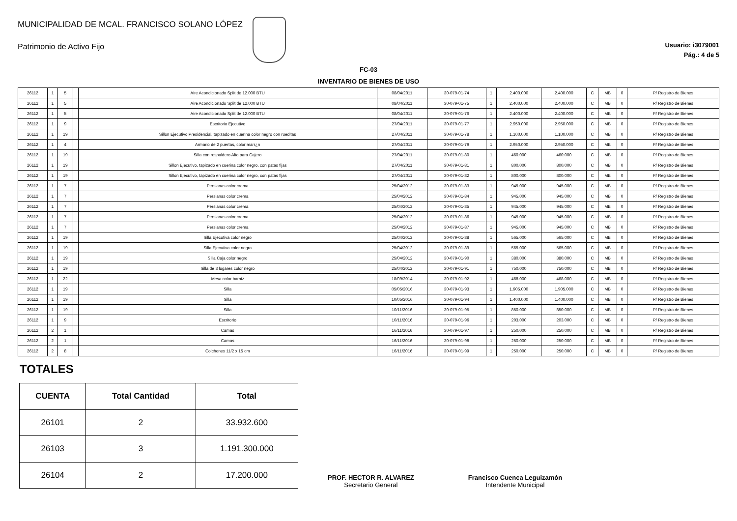MUNICIPALIDAD DE MCAL. FRANCISCO SOLANO LÓPEZ
Patrimonio de Activo Fijo
Usuario: i3079001
Pág.: 4 de 5
FC-03
INVENTARIO DE BIENES DE USO
| 26112 | 1 | 5 | | Aire Acondicionado Split de 12.000 BTU | 08/04/2011 | 30-079-01-74 | 1 | 2.400.000 | 2.400.000 | C | MB | 0 | P/ Registro de Bienes |
| 26112 | 1 | 5 | | Aire Acondicionado Split de 12.000 BTU | 08/04/2011 | 30-079-01-75 | 1 | 2.400.000 | 2.400.000 | C | MB | 0 | P/ Registro de Bienes |
| 26112 | 1 | 5 | | Aire Acondicionado Split de 12.000 BTU | 08/04/2011 | 30-079-01-76 | 1 | 2.400.000 | 2.400.000 | C | MB | 0 | P/ Registro de Bienes |
| 26112 | 1 | 9 | | Escritorio Ejecutivo | 27/04/2011 | 30-079-01-77 | 1 | 2.950.000 | 2.950.000 | C | MB | 0 | P/ Registro de Bienes |
| 26112 | 1 | 19 | | Sillon Ejecutivo Presidencial, tapizado en cuerina color negro con rueditas | 27/04/2011 | 30-079-01-78 | 1 | 1.100.000 | 1.100.000 | C | MB | 0 | P/ Registro de Bienes |
| 26112 | 1 | 4 | | Armario de 2 puertas, color marr¿n | 27/04/2011 | 30-079-01-79 | 1 | 2.950.000 | 2.950.000 | C | MB | 0 | P/ Registro de Bienes |
| 26112 | 1 | 19 | | Silla con respaldero Alto para Cajero | 27/04/2011 | 30-079-01-80 | 1 | 460.000 | 460.000 | C | MB | 0 | P/ Registro de Bienes |
| 26112 | 1 | 19 | | Sillon Ejecutivo, tapizado en cuerina color negro, con patas fijas | 27/04/2011 | 30-079-01-81 | 1 | 800.000 | 800.000 | C | MB | 0 | P/ Registro de Bienes |
| 26112 | 1 | 19 | | Sillon Ejecutivo, tapizado en cuerina color negro, con patas fijas | 27/04/2011 | 30-079-01-82 | 1 | 800.000 | 800.000 | C | MB | 0 | P/ Registro de Bienes |
| 26112 | 1 | 7 | | Persianas color crema | 25/04/2012 | 30-079-01-83 | 1 | 945.000 | 945.000 | C | MB | 0 | P/ Registro de Bienes |
| 26112 | 1 | 7 | | Persianas color crema | 25/04/2012 | 30-079-01-84 | 1 | 945.000 | 945.000 | C | MB | 0 | P/ Registro de Bienes |
| 26112 | 1 | 7 | | Persianas color crema | 25/04/2012 | 30-079-01-85 | 1 | 945.000 | 945.000 | C | MB | 0 | P/ Registro de Bienes |
| 26112 | 1 | 7 | | Persianas color crema | 25/04/2012 | 30-079-01-86 | 1 | 945.000 | 945.000 | C | MB | 0 | P/ Registro de Bienes |
| 26112 | 1 | 7 | | Persianas color crema | 25/04/2012 | 30-079-01-87 | 1 | 945.000 | 945.000 | C | MB | 0 | P/ Registro de Bienes |
| 26112 | 1 | 19 | | Silla Ejecutiva color negro | 25/04/2012 | 30-079-01-88 | 1 | 565.000 | 565.000 | C | MB | 0 | P/ Registro de Bienes |
| 26112 | 1 | 19 | | Silla Ejecutiva color negro | 25/04/2012 | 30-079-01-89 | 1 | 565.000 | 565.000 | C | MB | 0 | P/ Registro de Bienes |
| 26112 | 1 | 19 | | Silla Caja color negro | 25/04/2012 | 30-079-01-90 | 1 | 380.000 | 380.000 | C | MB | 0 | P/ Registro de Bienes |
| 26112 | 1 | 19 | | Silla de 3 lugares color negro | 25/04/2012 | 30-079-01-91 | 1 | 750.000 | 750.000 | C | MB | 0 | P/ Registro de Bienes |
| 26112 | 1 | 22 | | Mesa color barniz | 18/09/2014 | 30-079-01-92 | 1 | 468.000 | 468.000 | C | MB | 0 | P/ Registro de Bienes |
| 26112 | 1 | 19 | | Silla | 05/05/2016 | 30-079-01-93 | 1 | 1.905.000 | 1.905.000 | C | MB | 0 | P/ Registro de Bienes |
| 26112 | 1 | 19 | | Silla | 10/05/2016 | 30-079-01-94 | 1 | 1.400.000 | 1.400.000 | C | MB | 0 | P/ Registro de Bienes |
| 26112 | 1 | 19 | | Silla | 10/11/2016 | 30-079-01-95 | 1 | 850.000 | 850.000 | C | MB | 0 | P/ Registro de Bienes |
| 26112 | 1 | 9 | | Escritorio | 10/11/2016 | 30-079-01-96 | 1 | 203.000 | 203.000 | C | MB | 0 | P/ Registro de Bienes |
| 26112 | 2 | 1 | | Camas | 16/11/2016 | 30-079-01-97 | 1 | 250.000 | 250.000 | C | MB | 0 | P/ Registro de Bienes |
| 26112 | 2 | 1 | | Camas | 16/11/2016 | 30-079-01-98 | 1 | 250.000 | 250.000 | C | MB | 0 | P/ Registro de Bienes |
| 26112 | 2 | 8 | | Colchones 11/2 x 15 cm | 16/11/2016 | 30-079-01-99 | 1 | 250.000 | 250.000 | C | MB | 0 | P/ Registro de Bienes |
TOTALES
| CUENTA | Total Cantidad | Total |
| --- | --- | --- |
| 26101 | 2 | 33.932.600 |
| 26103 | 3 | 1.191.300.000 |
| 26104 | 2 | 17.200.000 |
PROF. HECTOR R. ALVAREZ
Secretario General
Francisco Cuenca Leguizamón
Intendente Municipal